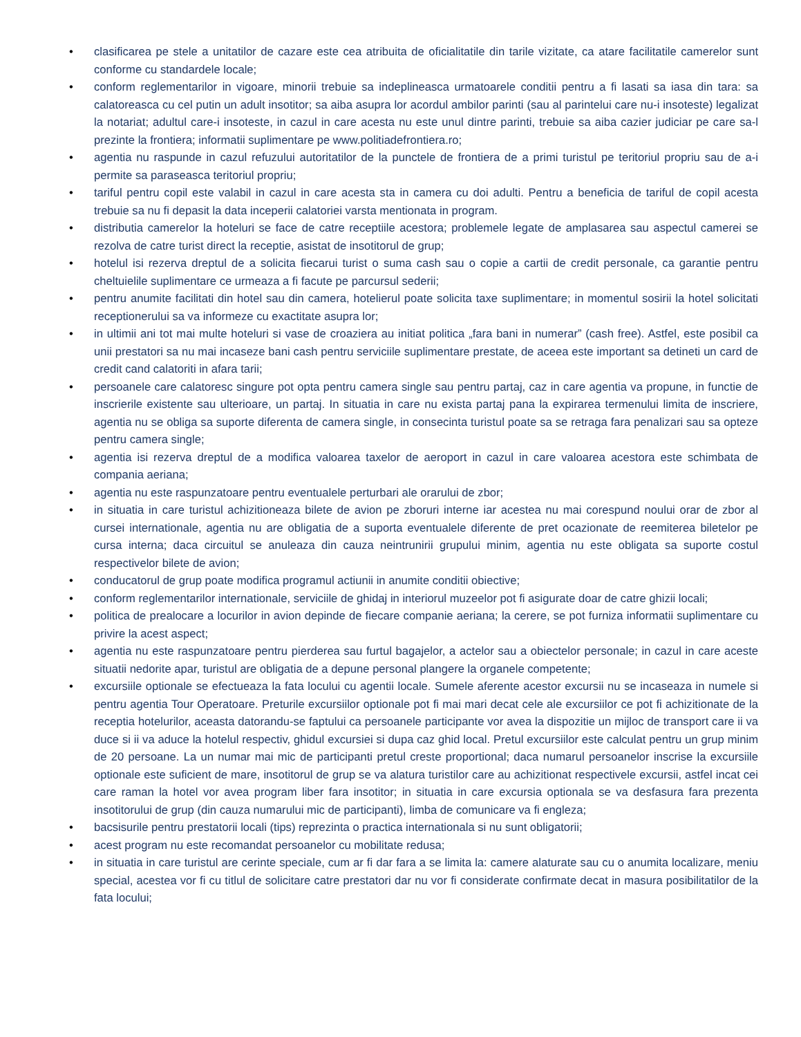• clasificarea pe stele a unitatilor de cazare este cea atribuita de oficialitatile din tarile vizitate, ca atare facilitatile camerelor sunt conforme cu standardele locale;
• conform reglementarilor in vigoare, minorii trebuie sa indeplineasca urmatoarele conditii pentru a fi lasati sa iasa din tara: sa calatoreasca cu cel putin un adult insotitor; sa aiba asupra lor acordul ambilor parinti (sau al parintelui care nu-i insoteste) legalizat la notariat; adultul care-i insoteste, in cazul in care acesta nu este unul dintre parinti, trebuie sa aiba cazier judiciar pe care sa-l prezinte la frontiera; informatii suplimentare pe www.politiadefrontiera.ro;
• agentia nu raspunde in cazul refuzului autoritatilor de la punctele de frontiera de a primi turistul pe teritoriul propriu sau de a-i permite sa paraseasca teritoriul propriu;
• tariful pentru copil este valabil in cazul in care acesta sta in camera cu doi adulti. Pentru a beneficia de tariful de copil acesta trebuie sa nu fi depasit la data inceperii calatoriei varsta mentionata in program.
• distributia camerelor la hoteluri se face de catre receptiile acestora; problemele legate de amplasarea sau aspectul camerei se rezolva de catre turist direct la receptie, asistat de insotitorul de grup;
• hotelul isi rezerva dreptul de a solicita fiecarui turist o suma cash sau o copie a cartii de credit personale, ca garantie pentru cheltuielile suplimentare ce urmeaza a fi facute pe parcursul sederii;
• pentru anumite facilitati din hotel sau din camera, hotelierul poate solicita taxe suplimentare; in momentul sosirii la hotel solicitati receptionerului sa va informeze cu exactitate asupra lor;
• in ultimii ani tot mai multe hoteluri si vase de croaziera au initiat politica „fara bani in numerar” (cash free). Astfel, este posibil ca unii prestatori sa nu mai incaseze bani cash pentru serviciile suplimentare prestate, de aceea este important sa detineti un card de credit cand calatoriti in afara tarii;
• persoanele care calatoresc singure pot opta pentru camera single sau pentru partaj, caz in care agentia va propune, in functie de inscrierile existente sau ulterioare, un partaj. In situatia in care nu exista partaj pana la expirarea termenului limita de inscriere, agentia nu se obliga sa suporte diferenta de camera single, in consecinta turistul poate sa se retraga fara penalizari sau sa opteze pentru camera single;
• agentia isi rezerva dreptul de a modifica valoarea taxelor de aeroport in cazul in care valoarea acestora este schimbata de compania aeriana;
• agentia nu este raspunzatoare pentru eventualele perturbari ale orarului de zbor;
• in situatia in care turistul achizitioneaza bilete de avion pe zboruri interne iar acestea nu mai corespund noului orar de zbor al cursei internationale, agentia nu are obligatia de a suporta eventualele diferente de pret ocazionate de reemiterea biletelor pe cursa interna; daca circuitul se anuleaza din cauza neintrunirii grupului minim, agentia nu este obligata sa suporte costul respectivelor bilete de avion;
• conducatorul de grup poate modifica programul actiunii in anumite conditii obiective;
• conform reglementarilor internationale, serviciile de ghidaj in interiorul muzeelor pot fi asigurate doar de catre ghizii locali;
• politica de prealocare a locurilor in avion depinde de fiecare companie aeriana; la cerere, se pot furniza informatii suplimentare cu privire la acest aspect;
• agentia nu este raspunzatoare pentru pierderea sau furtul bagajelor, a actelor sau a obiectelor personale; in cazul in care aceste situatii nedorite apar, turistul are obligatia de a depune personal plangere la organele competente;
• excursiile optionale se efectueaza la fata locului cu agentii locale. Sumele aferente acestor excursii nu se incaseaza in numele si pentru agentia Tour Operatoare. Preturile excursiilor optionale pot fi mai mari decat cele ale excursiilor ce pot fi achizitionate de la receptia hotelurilor, aceasta datorandu-se faptului ca persoanele participante vor avea la dispozitie un mijloc de transport care ii va duce si ii va aduce la hotelul respectiv, ghidul excursiei si dupa caz ghid local. Pretul excursiilor este calculat pentru un grup minim de 20 persoane. La un numar mai mic de participanti pretul creste proportional; daca numarul persoanelor inscrise la excursiile optionale este suficient de mare, insotitorul de grup se va alatura turistilor care au achizitionat respectivele excursii, astfel incat cei care raman la hotel vor avea program liber fara insotitor; in situatia in care excursia optionala se va desfasura fara prezenta insotitorului de grup (din cauza numarului mic de participanti), limba de comunicare va fi engleza;
• bacsisurile pentru prestatorii locali (tips) reprezinta o practica internationala si nu sunt obligatorii;
• acest program nu este recomandat persoanelor cu mobilitate redusa;
• in situatia in care turistul are cerinte speciale, cum ar fi dar fara a se limita la: camere alaturate sau cu o anumita localizare, meniu special, acestea vor fi cu titlul de solicitare catre prestatori dar nu vor fi considerate confirmate decat in masura posibilitatilor de la fata locului;